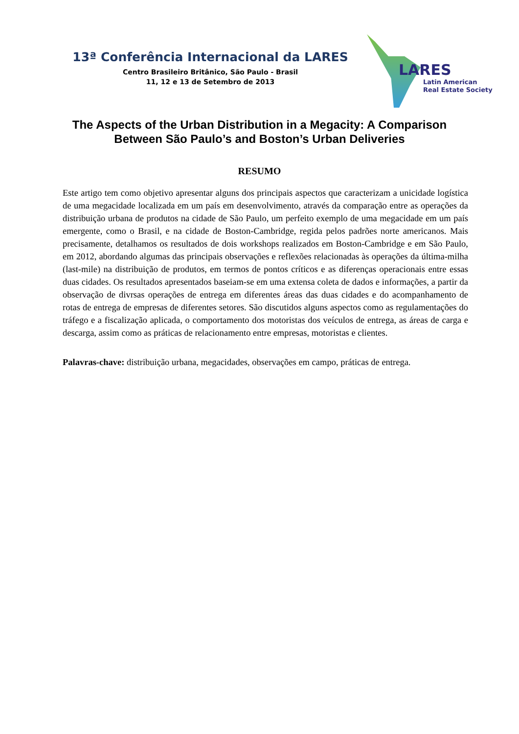13ª Conferência Internacional da LARES
Centro Brasileiro Britânico, São Paulo - Brasil
11, 12 e 13 de Setembro de 2013
LARES
Latin American
Real Estate Society
The Aspects of the Urban Distribution in a Megacity: A Comparison Between São Paulo’s and Boston’s Urban Deliveries
RESUMO
Este artigo tem como objetivo apresentar alguns dos principais aspectos que caracterizam a unicidade logística de uma megacidade localizada em um país em desenvolvimento, através da comparação entre as operações da distribuição urbana de produtos na cidade de São Paulo, um perfeito exemplo de uma megacidade em um país emergente, como o Brasil, e na cidade de Boston-Cambridge, regida pelos padrões norte americanos. Mais precisamente, detalhamos os resultados de dois workshops realizados em Boston-Cambridge e em São Paulo, em 2012, abordando algumas das principais observações e reflexões relacionadas às operações da última-milha (last-mile) na distribuição de produtos, em termos de pontos críticos e as diferenças operacionais entre essas duas cidades. Os resultados apresentados baseiam-se em uma extensa coleta de dados e informações, a partir da observação de divrsas operações de entrega em diferentes áreas das duas cidades e do acompanhamento de rotas de entrega de empresas de diferentes setores. São discutidos alguns aspectos como as regulamentações do tráfego e a fiscalização aplicada, o comportamento dos motoristas dos veículos de entrega, as áreas de carga e descarga, assim como as práticas de relacionamento entre empresas, motoristas e clientes.
Palavras-chave: distribuição urbana, megacidades, observações em campo, práticas de entrega.